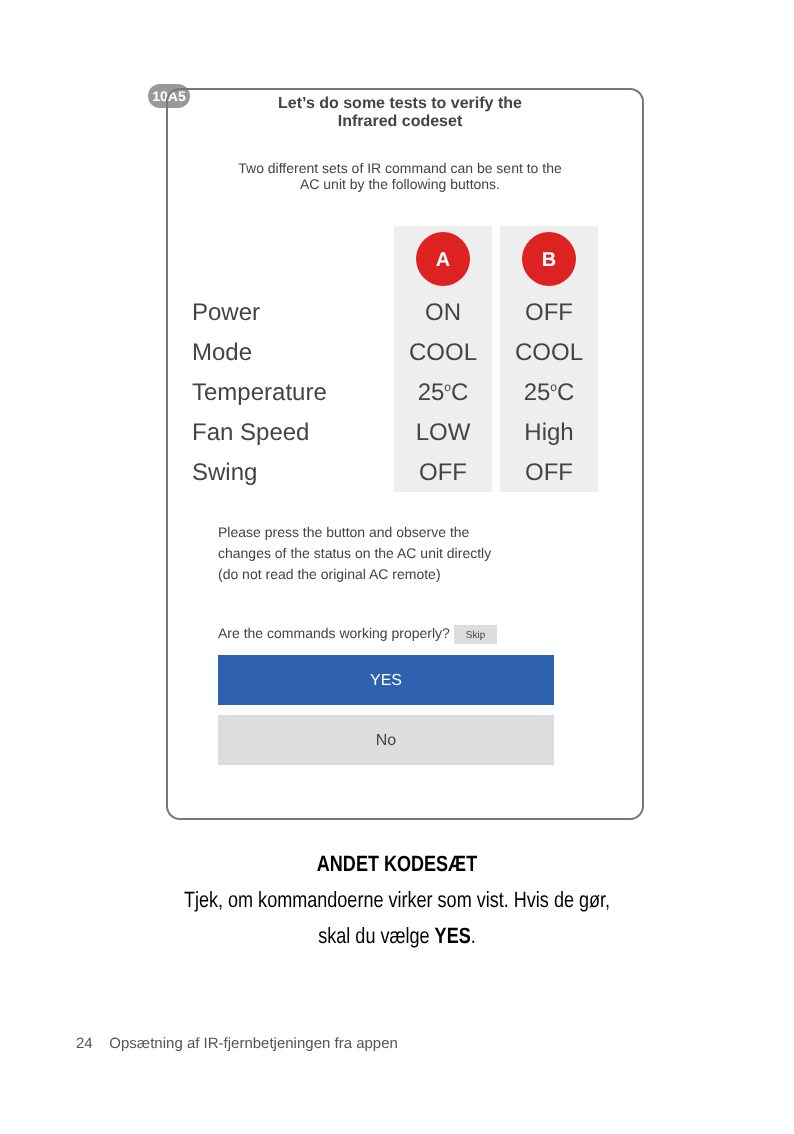10A5
Let’s do some tests to verify the
Infrared codeset
Two different sets of IR command can be sent to the
AC unit by the following buttons.
| | A | B |
| Power | ON | OFF |
| Mode | COOL | COOL |
| Temperature | 25<sup>o</sup>C | 25<sup>o</sup>C |
| Fan Speed | LOW | High |
| Swing | OFF | OFF |
Please press the button and observe the
changes of the status on the AC unit directly
(do not read the original AC remote)
Are the commands working properly? Skip
YES
No
ANDET KODESÆT
Tjek, om kommandoerne virker som vist. Hvis de gør,
skal du vælge YES.
24 Opsætning af IR-fjernbetjeningen fra appen